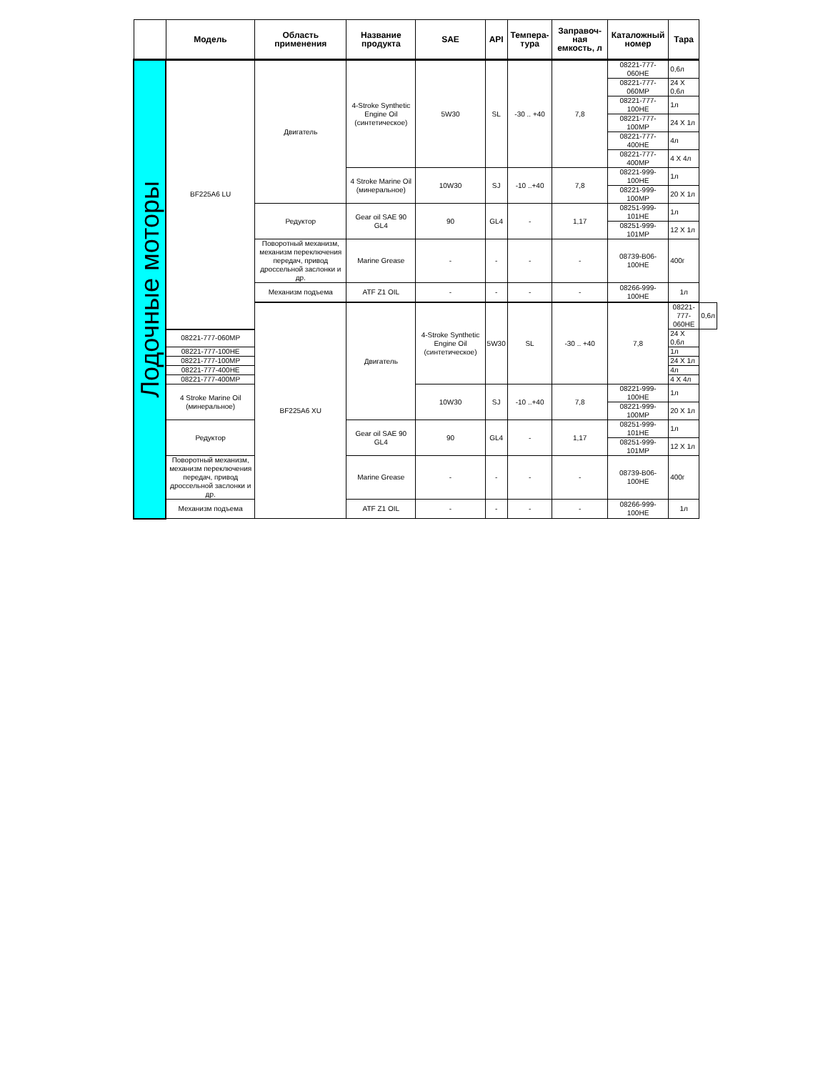| | Модель | Область применения | Название продукта | SAE | API | Темпера-тура | Заправоч-ная емкость, л | Каталожный номер | Тара | |
| --- | --- | --- | --- | --- | --- | --- | --- | --- | --- | --- |
| Лодочные моторы | BF225A6 LU | Двигатель | 4-Stroke Synthetic Engine Oil (синтетическое) | 5W30 | SL | -30 .. +40 | 7,8 | 08221-777-060HE | 0,6л | |
| | | | | | | | | 08221-777-060MP | 24 X 0,6л | |
| | | | | | | | | 08221-777-100HE | 1л | |
| | | | | | | | | 08221-777-100MP | 24 X 1л | |
| | | | | | | | | 08221-777-400HE | 4л | |
| | | | | | | | | 08221-777-400MP | 4 X 4л | |
| | | | 4 Stroke Marine Oil (минеральное) | 10W30 | SJ | -10 ..+40 | 7,8 | 08221-999-100HE | 1л | |
| | | | | | | | | 08221-999-100MP | 20 X 1л | |
| | | Редуктор | Gear oil SAE 90 GL4 | 90 | GL4 | - | 1,17 | 08251-999-101HE | 1л | |
| | | | | | | | | 08251-999-101MP | 12 X 1л | |
| | | Поворотный механизм, механизм переключения передач, привод дроссельной заслонки и др. | Marine Grease | - | - | - | - | 08739-B06-100HE | 400г | |
| | | Механизм подъема | ATF Z1 OIL | - | - | - | - | 08266-999-100HE | 1л | |
| | | BF225A6 XU | Двигатель | 4-Stroke Synthetic Engine Oil (синтетическое) | 5W30 | SL | -30 .. +40 | 7,8 | 08221-777-060HE | 0,6л |
| | 08221-777-060MP | | | | | | | | 24 X 0,6л | |
| | 08221-777-100HE | | | | | | | | 1л | |
| | 08221-777-100MP | | | | | | | | 24 X 1л | |
| | 08221-777-400HE | | | | | | | | 4л | |
| | 08221-777-400MP | | | | | | | | 4 X 4л | |
| | 4 Stroke Marine Oil (минеральное) | | | 10W30 | SJ | -10 ..+40 | 7,8 | 08221-999-100HE | 1л | |
| | | | | | | | | 08221-999-100MP | 20 X 1л | |
| | Редуктор | | Gear oil SAE 90 GL4 | 90 | GL4 | - | 1,17 | 08251-999-101HE | 1л | |
| | | | | | | | | 08251-999-101MP | 12 X 1л | |
| | Поворотный механизм, механизм переключения передач, привод дроссельной заслонки и др. | | Marine Grease | - | - | - | - | 08739-B06-100HE | 400г | |
| | Механизм подъема | | ATF Z1 OIL | - | - | - | - | 08266-999-100HE | 1л | |